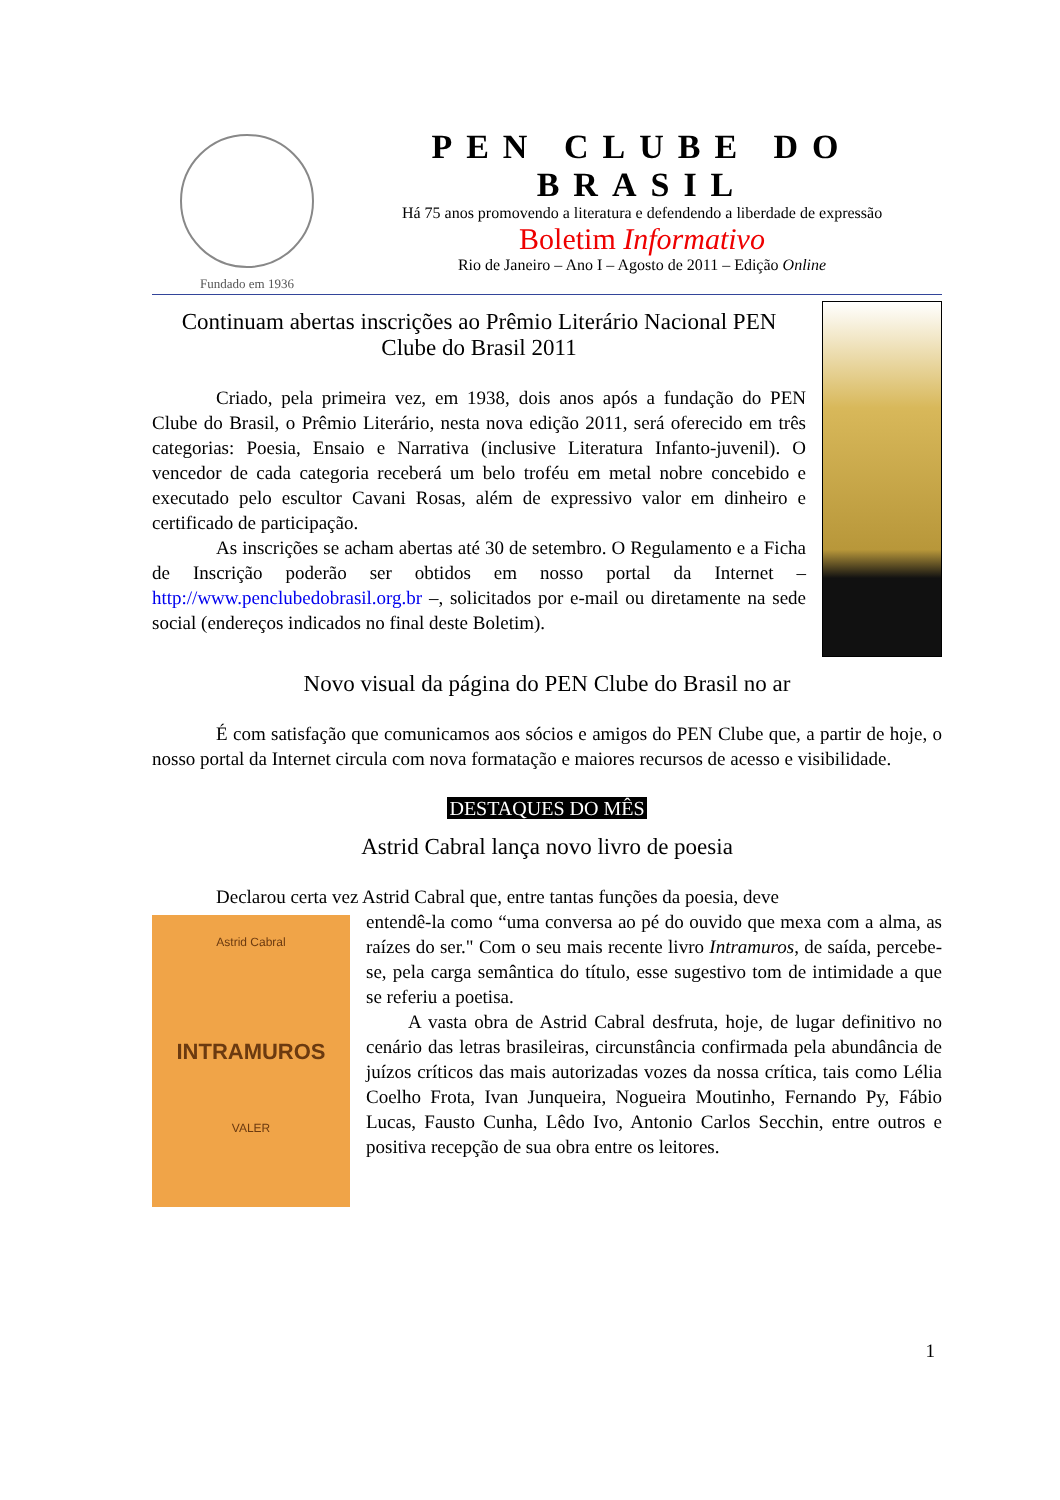Fundado em 1936
PEN CLUBE DO BRASIL
Há 75 anos promovendo a literatura e defendendo a liberdade de expressão
Boletim Informativo
Rio de Janeiro – Ano I – Agosto de 2011 – Edição Online
Continuam abertas inscrições ao Prêmio Literário Nacional PEN Clube do Brasil 2011
Criado, pela primeira vez, em 1938, dois anos após a fundação do PEN Clube do Brasil, o Prêmio Literário, nesta nova edição 2011, será oferecido em três categorias: Poesia, Ensaio e Narrativa (inclusive Literatura Infanto-juvenil). O vencedor de cada categoria receberá um belo troféu em metal nobre concebido e executado pelo escultor Cavani Rosas, além de expressivo valor em dinheiro e certificado de participação.
As inscrições se acham abertas até 30 de setembro. O Regulamento e a Ficha de Inscrição poderão ser obtidos em nosso portal da Internet – http://www.penclubedobrasil.org.br –, solicitados por e-mail ou diretamente na sede social (endereços indicados no final deste Boletim).
Novo visual da página do PEN Clube do Brasil no ar
É com satisfação que comunicamos aos sócios e amigos do PEN Clube que, a partir de hoje, o nosso portal da Internet circula com nova formatação e maiores recursos de acesso e visibilidade.
DESTAQUES DO MÊS
Astrid Cabral lança novo livro de poesia
Declarou certa vez Astrid Cabral que, entre tantas funções da poesia, deve
Astrid Cabral
INTRAMUROS
VALER
entendê-la como “uma conversa ao pé do ouvido que mexa com a alma, as raízes do ser." Com o seu mais recente livro Intramuros, de saída, percebe-se, pela carga semântica do título, esse sugestivo tom de intimidade a que se referiu a poetisa.
A vasta obra de Astrid Cabral desfruta, hoje, de lugar definitivo no cenário das letras brasileiras, circunstância confirmada pela abundância de juízos críticos das mais autorizadas vozes da nossa crítica, tais como Lélia Coelho Frota, Ivan Junqueira, Nogueira Moutinho, Fernando Py, Fábio Lucas, Fausto Cunha, Lêdo Ivo, Antonio Carlos Secchin, entre outros e positiva recepção de sua obra entre os leitores.
1